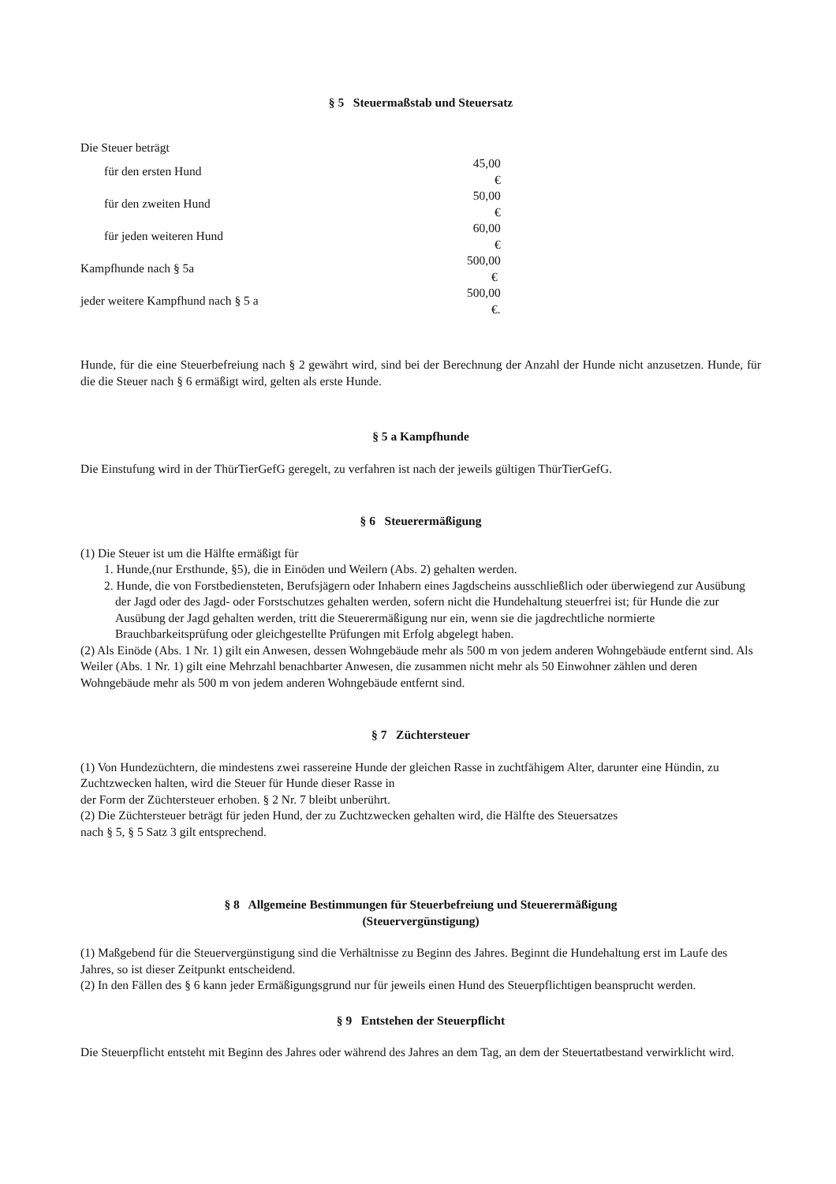§ 5 Steuermaßstab und Steuersatz
Die Steuer beträgt
| für den ersten Hund | 45,00 € |
| für den zweiten Hund | 50,00 € |
| für jeden weiteren Hund | 60,00 € |
| Kampfhunde nach § 5a | 500,00 € |
| jeder weitere Kampfhund nach § 5 a | 500,00 €. |
Hunde, für die eine Steuerbefreiung nach § 2 gewährt wird, sind bei der Berechnung der Anzahl der Hunde nicht anzusetzen. Hunde, für die die Steuer nach § 6 ermäßigt wird, gelten als erste Hunde.
§ 5 a Kampfhunde
Die Einstufung wird in der ThürTierGefG geregelt, zu verfahren ist nach der jeweils gültigen ThürTierGefG.
§ 6 Steuerermäßigung
(1) Die Steuer ist um die Hälfte ermäßigt für
1. Hunde,(nur Ersthunde, §5), die in Einöden und Weilern (Abs. 2) gehalten werden.
2. Hunde, die von Forstbediensteten, Berufsjägern oder Inhabern eines Jagdscheins ausschließlich oder überwiegend zur Ausübung der Jagd oder des Jagd- oder Forstschutzes gehalten werden, sofern nicht die Hundehaltung steuerfrei ist; für Hunde die zur Ausübung der Jagd gehalten werden, tritt die Steuerermäßigung nur ein, wenn sie die jagdrechtliche normierte Brauchbarkeitsprüfung oder gleichgestellte Prüfungen mit Erfolg abgelegt haben.
(2) Als Einöde (Abs. 1 Nr. 1) gilt ein Anwesen, dessen Wohngebäude mehr als 500 m von jedem anderen Wohngebäude entfernt sind. Als Weiler (Abs. 1 Nr. 1) gilt eine Mehrzahl benachbarter Anwesen, die zusammen nicht mehr als 50 Einwohner zählen und deren Wohngebäude mehr als 500 m von jedem anderen Wohngebäude entfernt sind.
§ 7 Züchtersteuer
(1) Von Hundezüchtern, die mindestens zwei rassereine Hunde der gleichen Rasse in zuchtfähigem Alter, darunter eine Hündin, zu Zuchtzwecken halten, wird die Steuer für Hunde dieser Rasse in
der Form der Züchtersteuer erhoben. § 2 Nr. 7 bleibt unberührt.
(2) Die Züchtersteuer beträgt für jeden Hund, der zu Zuchtzwecken gehalten wird, die Hälfte des Steuersatzes
nach § 5, § 5 Satz 3 gilt entsprechend.
§ 8 Allgemeine Bestimmungen für Steuerbefreiung und Steuerermäßigung
(Steuervergünstigung)
(1) Maßgebend für die Steuervergünstigung sind die Verhältnisse zu Beginn des Jahres. Beginnt die Hundehaltung erst im Laufe des Jahres, so ist dieser Zeitpunkt entscheidend.
(2) In den Fällen des § 6 kann jeder Ermäßigungsgrund nur für jeweils einen Hund des Steuerpflichtigen beansprucht werden.
§ 9 Entstehen der Steuerpflicht
Die Steuerpflicht entsteht mit Beginn des Jahres oder während des Jahres an dem Tag, an dem der Steuertatbestand verwirklicht wird.